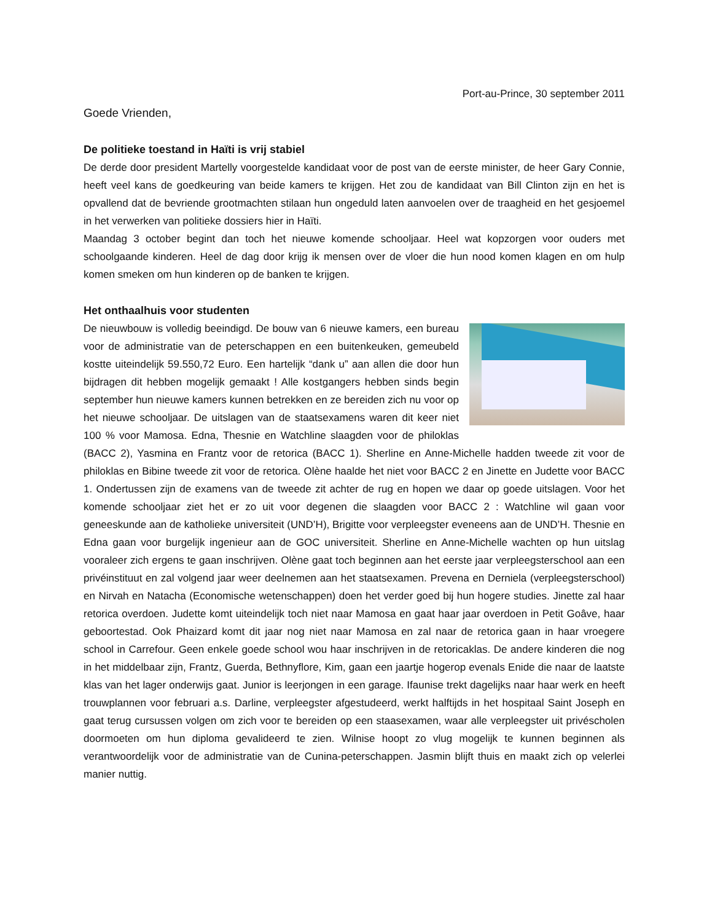Port-au-Prince, 30 september 2011
Goede Vrienden,
De politieke toestand in Haïti is vrij stabiel
De derde door president Martelly voorgestelde kandidaat voor de post van de eerste minister, de heer Gary Connie, heeft veel kans de goedkeuring van beide kamers te krijgen. Het zou de kandidaat van Bill Clinton zijn en het is opvallend dat de bevriende grootmachten stilaan hun ongeduld laten aanvoelen over de traagheid en het gesjoemel in het verwerken van politieke dossiers hier in Haïti.
Maandag 3 october begint dan toch het nieuwe komende schooljaar. Heel wat kopzorgen voor ouders met schoolgaande kinderen. Heel de dag door krijg ik mensen over de vloer die hun nood komen klagen en om hulp komen smeken om hun kinderen op de banken te krijgen.
Het onthaalhuis voor studenten
De nieuwbouw is volledig beeindigd. De bouw van 6 nieuwe kamers, een bureau voor de administratie van de peterschappen en een buitenkeuken, gemeubeld kostte uiteindelijk 59.550,72 Euro. Een hartelijk “dank u” aan allen die door hun bijdragen dit hebben mogelijk gemaakt ! Alle kostgangers hebben sinds begin september hun nieuwe kamers kunnen betrekken en ze bereiden zich nu voor op het nieuwe schooljaar. De uitslagen van de staatsexamens waren dit keer niet 100 % voor Mamosa. Edna, Thesnie en Watchline slaagden voor de philoklas (BACC 2), Yasmina en Frantz voor de retorica (BACC 1). Sherline en Anne-Michelle hadden tweede zit voor de philoklas en Bibine tweede zit voor de retorica. Olène haalde het niet voor BACC 2 en Jinette en Judette voor BACC 1. Ondertussen zijn de examens van de tweede zit achter de rug en hopen we daar op goede uitslagen. Voor het komende schooljaar ziet het er zo uit voor degenen die slaagden voor BACC 2 : Watchline wil gaan voor geneeskunde aan de katholieke universiteit (UND’H), Brigitte voor verpleegster eveneens aan de UND’H. Thesnie en Edna gaan voor burgelijk ingenieur aan de GOC universiteit. Sherline en Anne-Michelle wachten op hun uitslag vooraleer zich ergens te gaan inschrijven. Olène gaat toch beginnen aan het eerste jaar verpleegsterschool aan een privéinstituut en zal volgend jaar weer deelnemen aan het staatsexamen. Prevena en Derniela (verpleegsterschool) en Nirvah en Natacha (Economische wetenschappen) doen het verder goed bij hun hogere studies. Jinette zal haar retorica overdoen. Judette komt uiteindelijk toch niet naar Mamosa en gaat haar jaar overdoen in Petit Goâve, haar geboortestad. Ook Phaizard komt dit jaar nog niet naar Mamosa en zal naar de retorica gaan in haar vroegere school in Carrefour. Geen enkele goede school wou haar inschrijven in de retoricaklas. De andere kinderen die nog in het middelbaar zijn, Frantz, Guerda, Bethnyflore, Kim, gaan een jaartje hogerop evenals Enide die naar de laatste klas van het lager onderwijs gaat. Junior is leerjongen in een garage. Ifaunise trekt dagelijks naar haar werk en heeft trouwplannen voor februari a.s. Darline, verpleegster afgestudeerd, werkt halftijds in het hospitaal Saint Joseph en gaat terug cursussen volgen om zich voor te bereiden op een staasexamen, waar alle verpleegster uit privéscholen doormoeten om hun diploma gevalideerd te zien. Wilnise hoopt zo vlug mogelijk te kunnen beginnen als verantwoordelijk voor de administratie van de Cunina-peterschappen. Jasmin blijft thuis en maakt zich op velerlei manier nuttig.